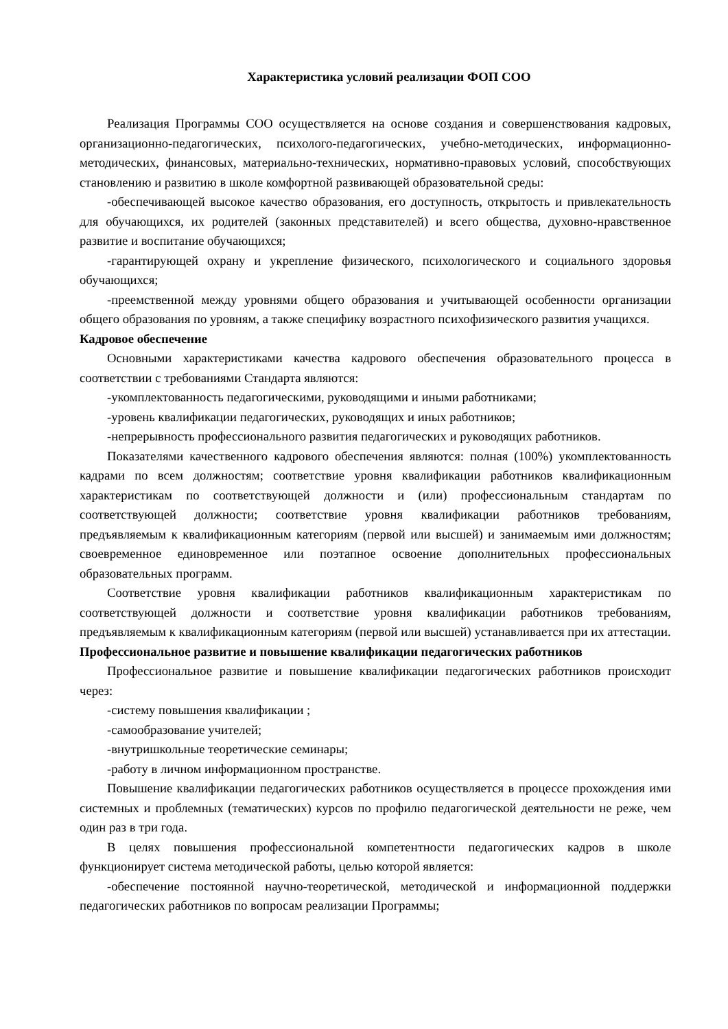Характеристика условий реализации ФОП СОО
Реализация Программы СОО осуществляется на основе создания и совершенствования кадровых, организационно-педагогических, психолого-педагогических, учебно-методических, информационно-методических, финансовых, материально-технических, нормативно-правовых условий, способствующих становлению и развитию в школе комфортной развивающей образовательной среды:
-обеспечивающей высокое качество образования, его доступность, открытость и привлекательность для обучающихся, их родителей (законных представителей) и всего общества, духовно-нравственное развитие и воспитание обучающихся;
-гарантирующей охрану и укрепление физического, психологического и социального здоровья обучающихся;
-преемственной между уровнями общего образования и учитывающей особенности организации общего образования по уровням, а также специфику возрастного психофизического развития учащихся.
Кадровое обеспечение
Основными характеристиками качества кадрового обеспечения образовательного процесса в соответствии с требованиями Стандарта являются:
-укомплектованность педагогическими, руководящими и иными работниками;
-уровень квалификации педагогических, руководящих и иных работников;
-непрерывность профессионального развития педагогических и руководящих работников.
Показателями качественного кадрового обеспечения являются: полная (100%) укомплектованность кадрами по всем должностям; соответствие уровня квалификации работников квалификационным характеристикам по соответствующей должности и (или) профессиональным стандартам по соответствующей должности; соответствие уровня квалификации работников требованиям, предъявляемым к квалификационным категориям (первой или высшей) и занимаемым ими должностям; своевременное единовременное или поэтапное освоение дополнительных профессиональных образовательных программ.
Соответствие уровня квалификации работников квалификационным характеристикам по соответствующей должности и соответствие уровня квалификации работников требованиям, предъявляемым к квалификационным категориям (первой или высшей) устанавливается при их аттестации.
Профессиональное развитие и повышение квалификации педагогических работников
Профессиональное развитие и повышение квалификации педагогических работников происходит через:
-систему повышения квалификации ;
-самообразование учителей;
-внутришкольные теоретические семинары;
-работу в личном информационном пространстве.
Повышение квалификации педагогических работников осуществляется в процессе прохождения ими системных и проблемных (тематических) курсов по профилю педагогической деятельности не реже, чем один раз в три года.
В целях повышения профессиональной компетентности педагогических кадров в школе функционирует система методической работы, целью которой является:
-обеспечение постоянной научно-теоретической, методической и информационной поддержки педагогических работников по вопросам реализации Программы;